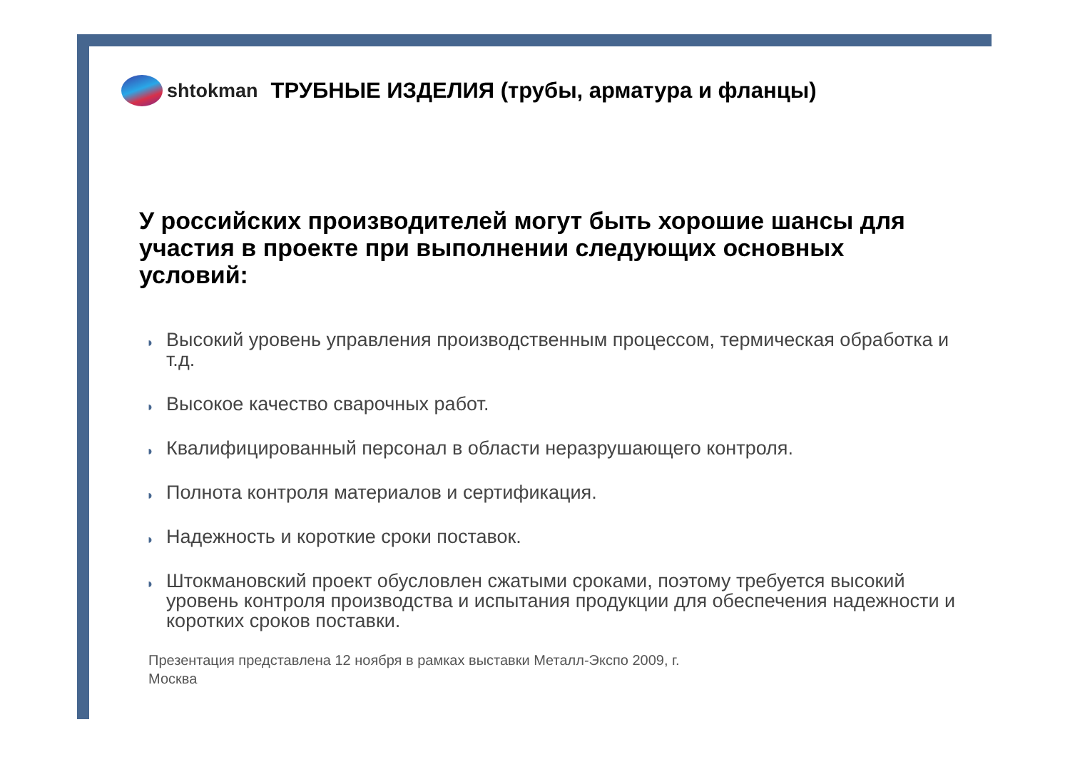shtokman
ТРУБНЫЕ ИЗДЕЛИЯ (трубы, арматура и фланцы)
У российских производителей могут быть хорошие шансы для участия в проекте при выполнении следующих основных условий:
◗ Высокий уровень управления производственным процессом, термическая обработка и т.д.
◗ Высокое качество сварочных работ.
◗ Квалифицированный персонал в области неразрушающего контроля.
◗ Полнота контроля материалов и сертификация.
◗ Надежность и короткие сроки поставок.
◗ Штокмановский проект обусловлен сжатыми сроками, поэтому требуется высокий уровень контроля производства и испытания продукции для обеспечения надежности и коротких сроков поставки.
Презентация представлена 12 ноября в рамках выставки Металл-Экспо 2009, г.
Москва